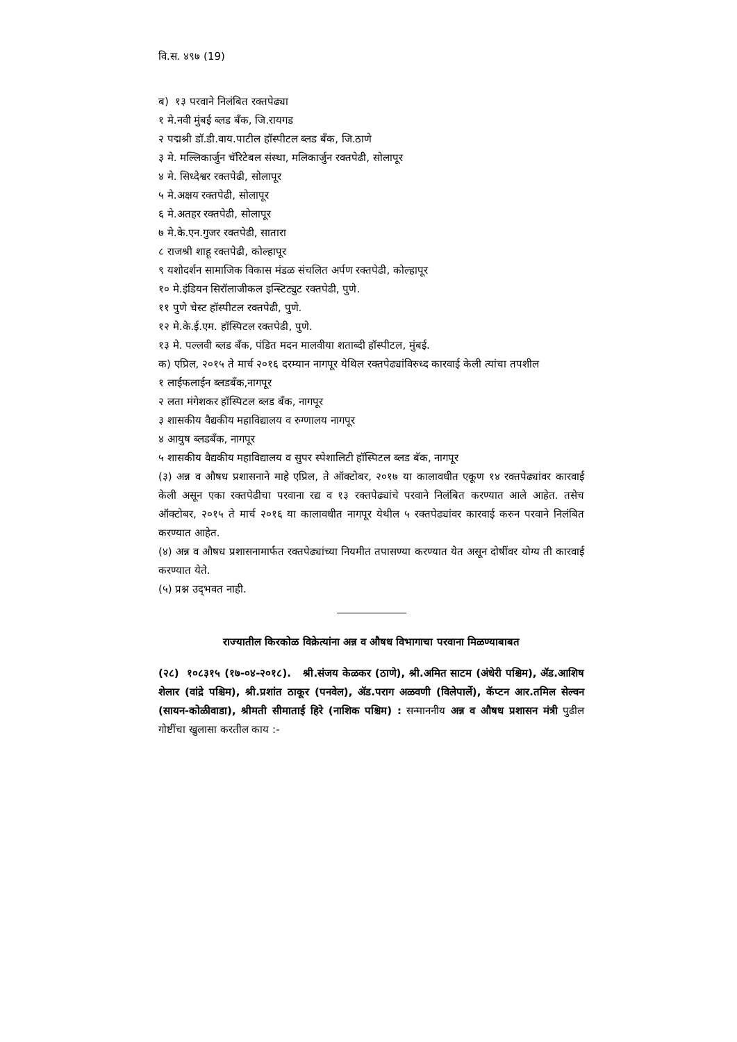वि.स. ४९७ (19)
ब) १३ परवाने निलंबित रक्तपेढ्या
१ मे.नवी मुंबई ब्लड बँक, जि.रायगड
२ पद्मश्री डॉ.डी.वाय.पाटील हॉस्पीटल ब्लड बँक, जि.ठाणे
३ मे. मल्लिकार्जुन चॅरिटेबल संस्था, मलिकार्जुन रक्तपेढी, सोलापूर
४ मे. सिध्देश्वर रक्तपेढी, सोलापूर
५ मे.अक्षय रक्तपेढी, सोलापूर
६ मे.अतहर रक्तपेढी, सोलापूर
७ मे.के.एन.गुजर रक्तपेढी, सातारा
८ राजश्री शाहू रक्तपेढी, कोल्हापूर
९ यशोदर्शन सामाजिक विकास मंडळ संचलित अर्पण रक्तपेढी, कोल्हापूर
१० मे.इंडियन सिरॉलाजीकल इन्स्टिट्युट रक्तपेढी, पुणे.
११ पुणे चेस्ट हॉस्पीटल रक्तपेढी, पुणे.
१२ मे.के.ई.एम. हॉस्पिटल रक्तपेढी, पुणे.
१३ मे. पल्लवी ब्लड बँक, पंडित मदन मालवीया शताब्दी हॉस्पीटल, मुंबई.
क) एप्रिल, २०१५ ते मार्च २०१६ दरम्यान नागपूर येथिल रक्तपेढ्यांविरुध्द कारवाई केली त्यांचा तपशील
१ लाईफलाईन ब्लडबँक,नागपूर
२ लता मंगेशकर हॉस्पिटल ब्लड बँक, नागपूर
३ शासकीय वैद्यकीय महाविद्यालय व रुग्णालय नागपूर
४ आयुष ब्लडबँक, नागपूर
५ शासकीय वैद्यकीय महाविद्यालय व सुपर स्पेशालिटी हॉस्पिटल ब्लड बॅक, नागपूर
(३) अन्न व औषध प्रशासनाने माहे एप्रिल, ते ऑक्टोबर, २०१७ या कालावधीत एकूण १४ रक्तपेढ्यांवर कारवाई केली असून एका रक्तपेढीचा परवाना रद्य व १३ रक्तपेढ्यांचे परवाने निलंबित करण्यात आले आहेत. तसेच ऑक्टोबर, २०१५ ते मार्च २०१६ या कालावधीत नागपूर येथील ५ रक्तपेढ्यांवर कारवाई करुन परवाने निलंबित करण्यात आहेत.
(४) अन्न व औषध प्रशासनामार्फत रक्तपेढ्यांच्या नियमीत तपासण्या करण्यात येत असून दोषींवर योग्य ती कारवाई करण्यात येते.
(५) प्रश्न उद्‌भवत नाही.
राज्यातील किरकोळ विक्रेत्यांना अन्न व औषध विभागाचा परवाना मिळण्याबाबत
(२८) १०८३१५ (१७-०४-२०१८). श्री.संजय केळकर (ठाणे), श्री.अमित साटम (अंधेरी पश्चिम), ॲड.आशिष शेलार (वांद्रे पश्चिम), श्री.प्रशांत ठाकूर (पनवेल), ॲड.पराग अळवणी (विलेपार्ले), कॅप्टन आर.तमिल सेल्वन (सायन-कोळीवाडा), श्रीमती सीमाताई हिरे (नाशिक पश्चिम) : सन्माननीय अन्न व औषध प्रशासन मंत्री पुढील गोष्टींचा खुलासा करतील काय :-